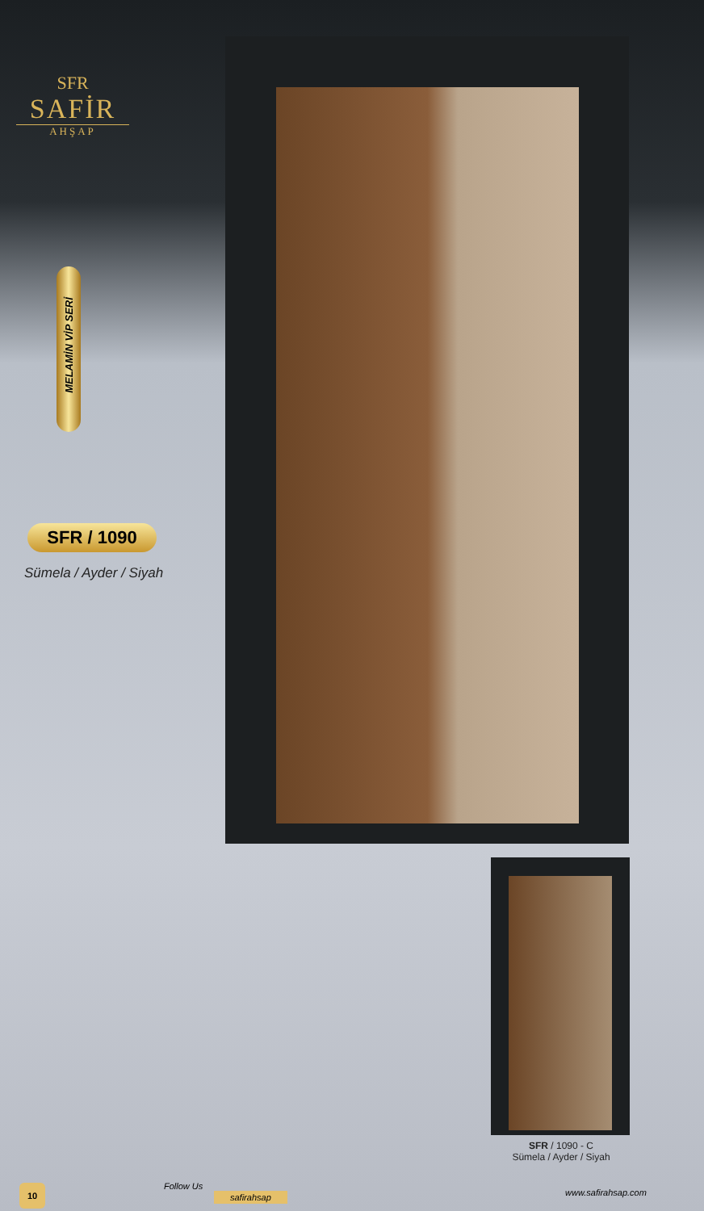SFR
SAFİR
AHŞAP
MELAMİN VİP SERİ
SFR / 1090
Sümela / Ayder / Siyah
SFR / 1090 - C
Sümela / Ayder / Siyah
10 Follow Us
safirahsap www.safirahsap.com